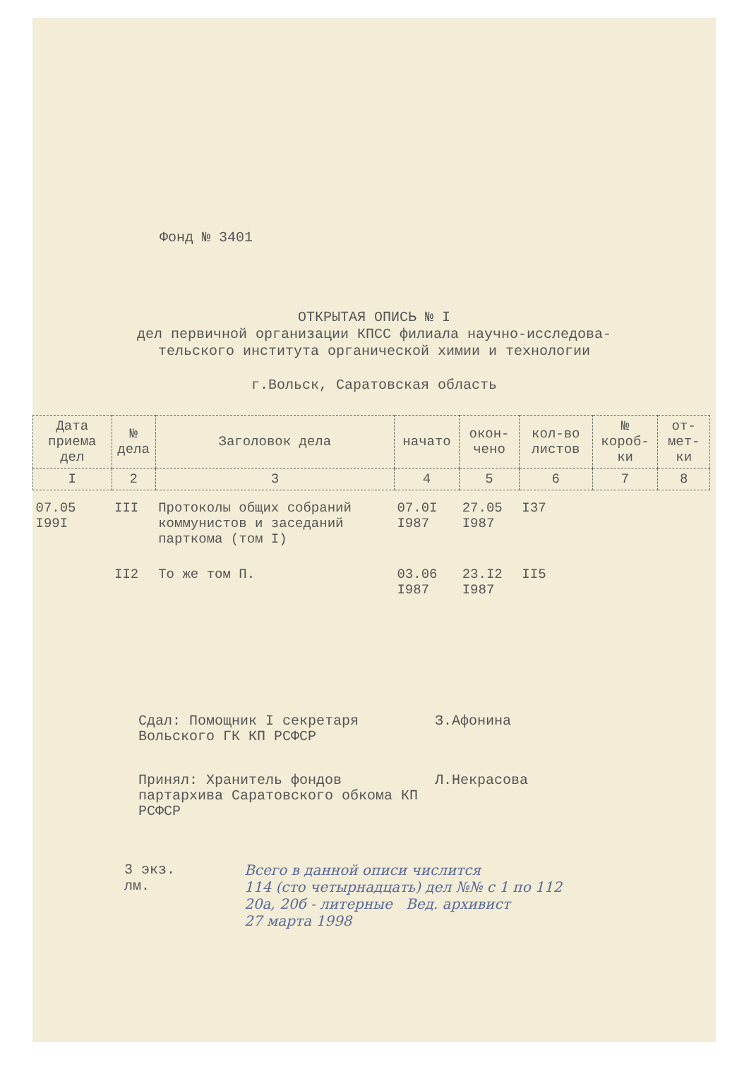Фонд № 3401
ОТКРЫТАЯ ОПИСЬ № I
дел первичной организации КПСС филиала научно-исследова-
тельского института органической химии и технологии
г.Вольск, Саратовская область
| Дата приема дел | № дела | Заголовок дела | начато | окон-чено | кол-во листов | № короб-ки | от-мет-ки |
| --- | --- | --- | --- | --- | --- | --- | --- |
| I | 2 | 3 | 4 | 5 | 6 | 7 | 8 |
| 07.05 I99I | III | Протоколы общих собраний коммунистов и заседаний парткома (том I) | 07.0I I987 | 27.05 I987 | I37 | | |
| | II2 | То же том П. | 03.06 I987 | 23.I2 I987 | II5 | | |
Сдал: Помощник I секретаря Вольского ГК КП РСФСР
З.Афонина
Принял: Хранитель фондов партархива Саратовского обкома КП РСФСР
Л.Некрасова
3 экз.
лм.
Всего в данной описи числится
114 (сто четырнадцать) дел №№ с 1 по 112
20а, 20б - литерные Вед. архивист
27 марта 1998